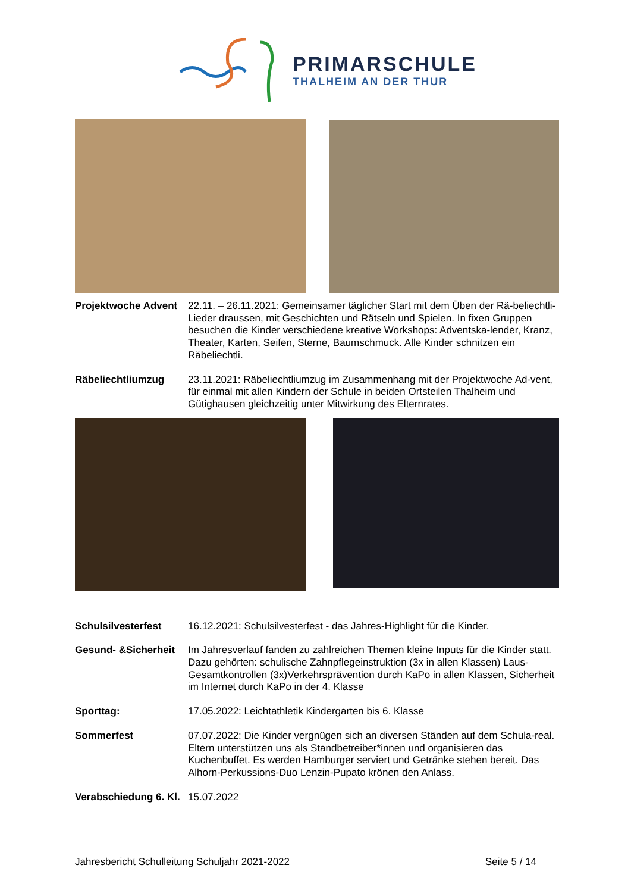PRIMARSCHULE
THALHEIM AN DER THUR
Projektwoche Advent
22.11. – 26.11.2021: Gemeinsamer täglicher Start mit dem Üben der Rä-beliechtli-Lieder draussen, mit Geschichten und Rätseln und Spielen. In fixen Gruppen besuchen die Kinder verschiedene kreative Workshops: Adventska-lender, Kranz, Theater, Karten, Seifen, Sterne, Baumschmuck. Alle Kinder schnitzen ein Räbeliechtli.
Räbeliechtliumzug 23.11.2021: Räbeliechtliumzug im Zusammenhang mit der Projektwoche Ad-vent, für einmal mit allen Kindern der Schule in beiden Ortsteilen Thalheim und Gütighausen gleichzeitig unter Mitwirkung des Elternrates.
Schulsilvesterfest 16.12.2021: Schulsilvesterfest - das Jahres-Highlight für die Kinder.
Gesund- &Sicherheit
Im Jahresverlauf fanden zu zahlreichen Themen kleine Inputs für die Kinder statt. Dazu gehörten: schulische Zahnpflegeinstruktion (3x in allen Klassen) Laus-Gesamtkontrollen (3x)Verkehrsprävention durch KaPo in allen Klassen, Sicherheit im Internet durch KaPo in der 4. Klasse
Sporttag: 17.05.2022: Leichtathletik Kindergarten bis 6. Klasse
Sommerfest 07.07.2022: Die Kinder vergnügen sich an diversen Ständen auf dem Schula-real. Eltern unterstützen uns als Standbetreiber*innen und organisieren das Kuchenbuffet. Es werden Hamburger serviert und Getränke stehen bereit. Das Alhorn-Perkussions-Duo Lenzin-Pupato krönen den Anlass.
Verabschiedung 6. Kl.
15.07.2022
Jahresbericht Schulleitung Schuljahr 2021-2022 Seite 5 / 14